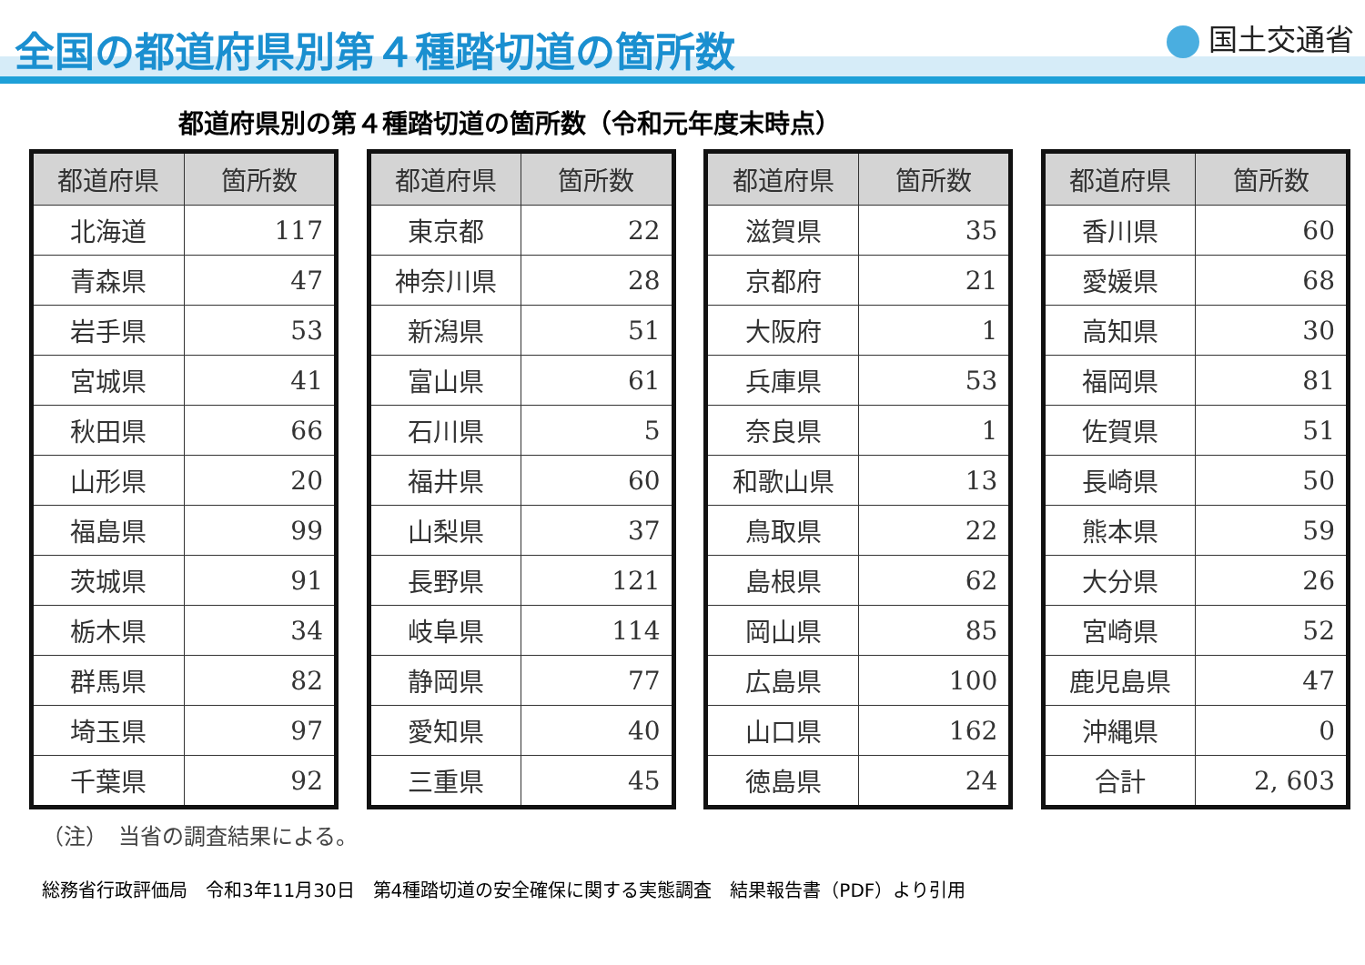全国の都道府県別第４種踏切道の箇所数
国土交通省
都道府県別の第４種踏切道の箇所数（令和元年度末時点）
| 都道府県 | 箇所数 |
| --- | --- |
| 北海道 | 117 |
| 青森県 | 47 |
| 岩手県 | 53 |
| 宮城県 | 41 |
| 秋田県 | 66 |
| 山形県 | 20 |
| 福島県 | 99 |
| 茨城県 | 91 |
| 栃木県 | 34 |
| 群馬県 | 82 |
| 埼玉県 | 97 |
| 千葉県 | 92 |
| 都道府県 | 箇所数 |
| --- | --- |
| 東京都 | 22 |
| 神奈川県 | 28 |
| 新潟県 | 51 |
| 富山県 | 61 |
| 石川県 | 5 |
| 福井県 | 60 |
| 山梨県 | 37 |
| 長野県 | 121 |
| 岐阜県 | 114 |
| 静岡県 | 77 |
| 愛知県 | 40 |
| 三重県 | 45 |
| 都道府県 | 箇所数 |
| --- | --- |
| 滋賀県 | 35 |
| 京都府 | 21 |
| 大阪府 | 1 |
| 兵庫県 | 53 |
| 奈良県 | 1 |
| 和歌山県 | 13 |
| 鳥取県 | 22 |
| 島根県 | 62 |
| 岡山県 | 85 |
| 広島県 | 100 |
| 山口県 | 162 |
| 徳島県 | 24 |
| 都道府県 | 箇所数 |
| --- | --- |
| 香川県 | 60 |
| 愛媛県 | 68 |
| 高知県 | 30 |
| 福岡県 | 81 |
| 佐賀県 | 51 |
| 長崎県 | 50 |
| 熊本県 | 59 |
| 大分県 | 26 |
| 宮崎県 | 52 |
| 鹿児島県 | 47 |
| 沖縄県 | 0 |
| 合計 | 2, 603 |
（注）　当省の調査結果による。
総務省行政評価局　令和3年11月30日　第4種踏切道の安全確保に関する実態調査　結果報告書（PDF）より引用